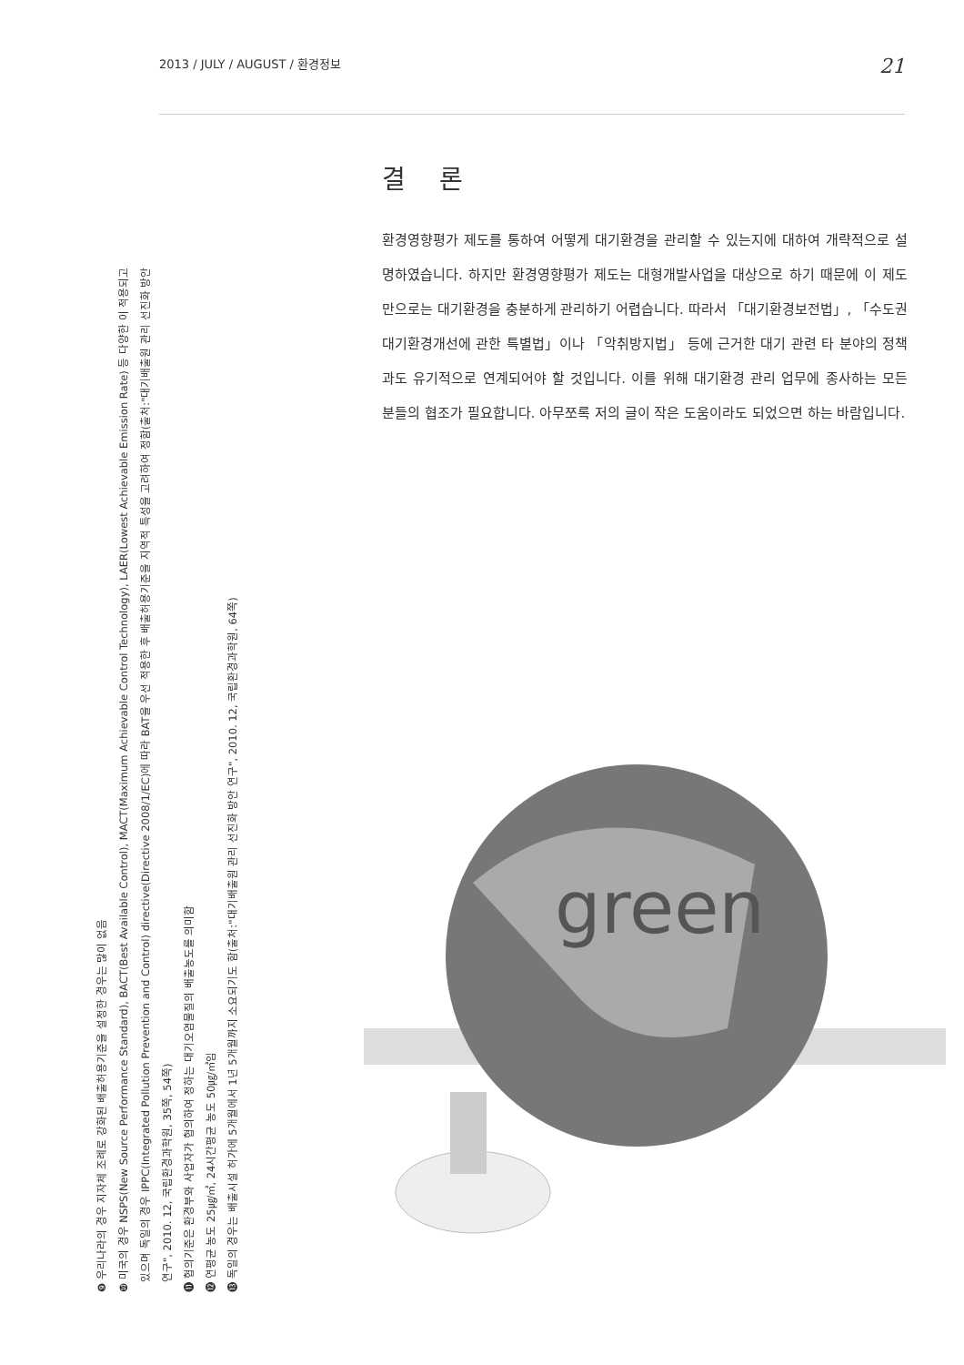2013 / JULY / AUGUST / 환경정보 21
❾ 우리나라의 경우 지자체 조례로 강화된 배출허용기준을 설정한 경우는 많이 없음
❿ 미국의 경우 NSPS(New Source Performance Standard), BACT(Best Available Control), MACT(Maximum Achievable Control Technology), LAER(Lowest Achievable Emission Rate) 등 다양한 이 적용되고
있으며 독일의 경우 IPPC(Integrated Pollution Prevention and Control) directive(Directive 2008/1/EC)에 따라 BAT을 우선 적용한 후 배출허용기준을 지역적 특성을 고려하여 정함(출처:"대기배출원 관리 선진화 방안
연구", 2010. 12, 국립환경과학원, 35쪽, 54쪽)
⓫ 협의기준은 환경부와 사업자가 협의하여 정하는 대기오염물질의 배출농도를 의미함
⓬ 연평균 농도 25㎍/㎥, 24시간평균 농도 50㎍/㎥임
⓭ 독일의 경우는 배출시설 허가에 5개월에서 1년 5개월까지 소요되기도 함(출처:"대기배출원 관리 선진화 방안 연구", 2010. 12, 국립환경과학원, 64쪽)
결 론
환경영향평가 제도를 통하여 어떻게 대기환경을 관리할 수 있는지에 대하여 개략적으로 설명하였습니다. 하지만 환경영향평가 제도는 대형개발사업을 대상으로 하기 때문에 이 제도만으로는 대기환경을 충분하게 관리하기 어렵습니다. 따라서 「대기환경보전법」, 「수도권 대기환경개선에 관한 특별법」이나 「악취방지법」 등에 근거한 대기 관련 타 분야의 정책과도 유기적으로 연계되어야 할 것입니다. 이를 위해 대기환경 관리 업무에 종사하는 모든 분들의 협조가 필요합니다. 아무쪼록 저의 글이 작은 도움이라도 되었으면 하는 바람입니다.
green